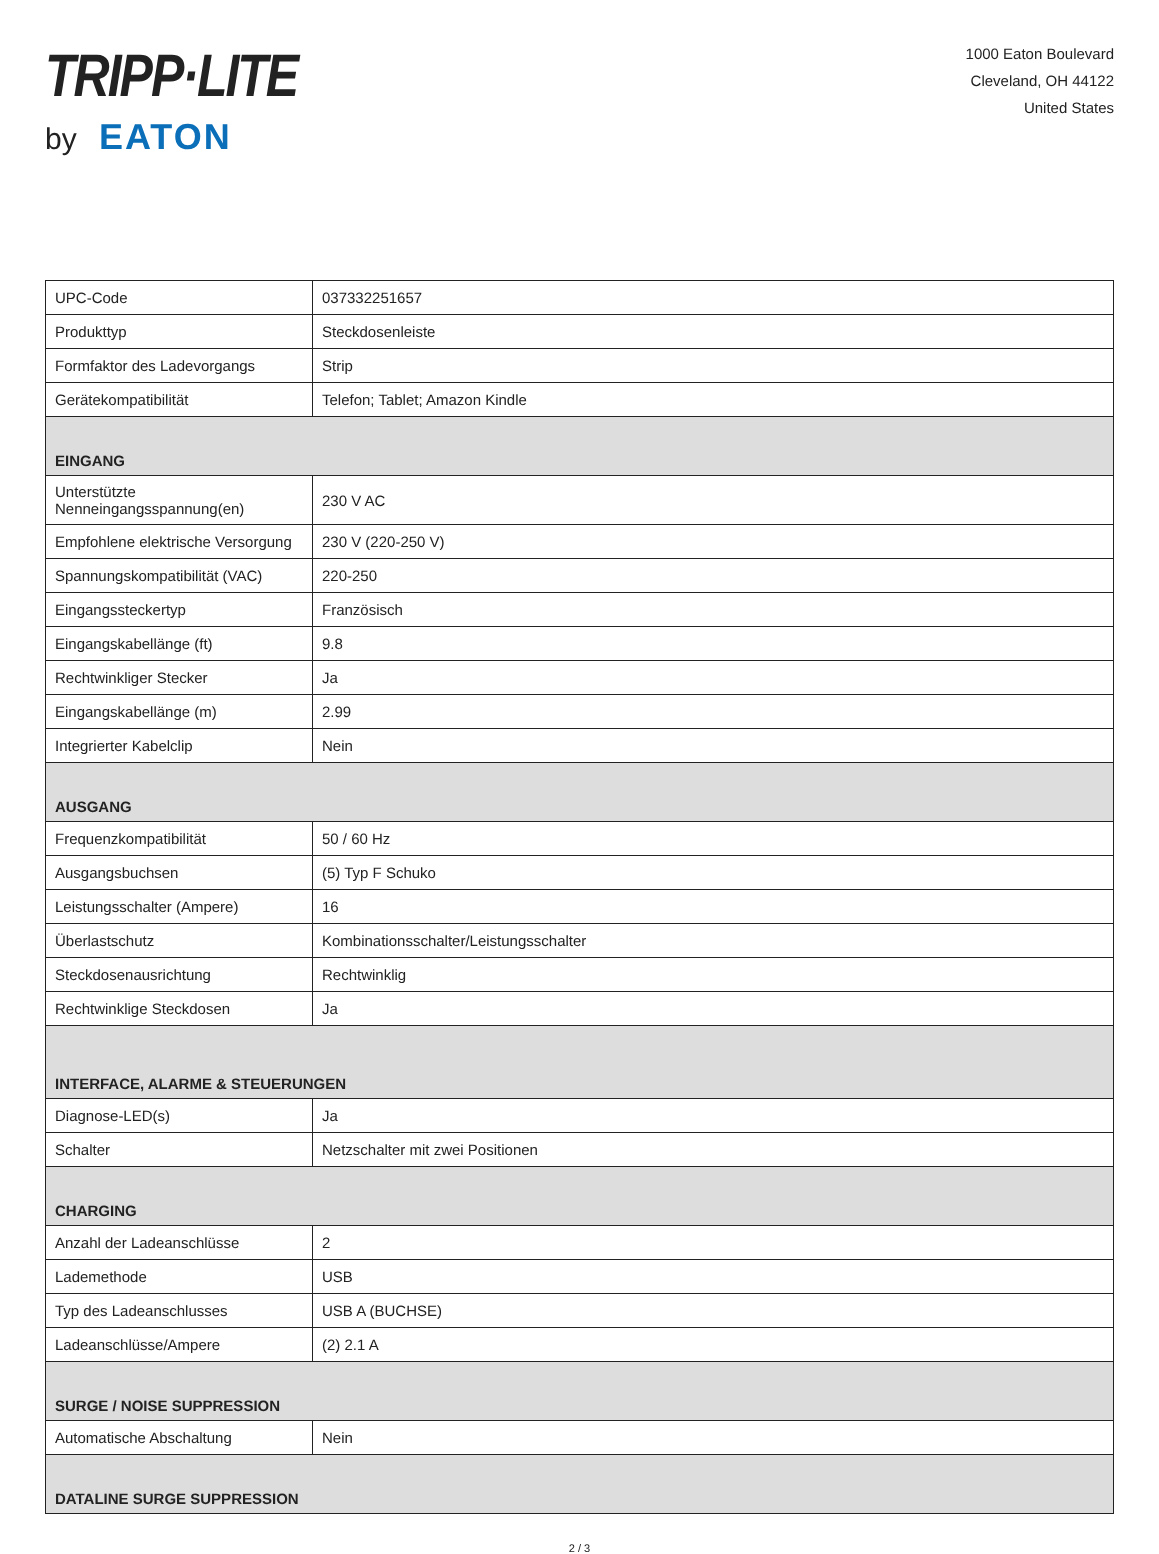TRIPP·LITE
by EATON
1000 Eaton Boulevard
Cleveland, OH 44122
United States
| UPC-Code | 037332251657 |
| Produkttyp | Steckdosenleiste |
| Formfaktor des Ladevorgangs | Strip |
| Gerätekompatibilität | Telefon; Tablet; Amazon Kindle |
| EINGANG | |
| Unterstützte Nenneingangsspannung(en) | 230 V AC |
| Empfohlene elektrische Versorgung | 230 V (220-250 V) |
| Spannungskompatibilität (VAC) | 220-250 |
| Eingangssteckertyp | Französisch |
| Eingangskabellänge (ft) | 9.8 |
| Rechtwinkliger Stecker | Ja |
| Eingangskabellänge (m) | 2.99 |
| Integrierter Kabelclip | Nein |
| AUSGANG | |
| Frequenzkompatibilität | 50 / 60 Hz |
| Ausgangsbuchsen | (5) Typ F Schuko |
| Leistungsschalter (Ampere) | 16 |
| Überlastschutz | Kombinationsschalter/Leistungsschalter |
| Steckdosenausrichtung | Rechtwinklig |
| Rechtwinklige Steckdosen | Ja |
| INTERFACE, ALARME & STEUERUNGEN | |
| Diagnose-LED(s) | Ja |
| Schalter | Netzschalter mit zwei Positionen |
| CHARGING | |
| Anzahl der Ladeanschlüsse | 2 |
| Lademethode | USB |
| Typ des Ladeanschlusses | USB A (BUCHSE) |
| Ladeanschlüsse/Ampere | (2) 2.1 A |
| SURGE / NOISE SUPPRESSION | |
| Automatische Abschaltung | Nein |
| DATALINE SURGE SUPPRESSION | |
2 / 3